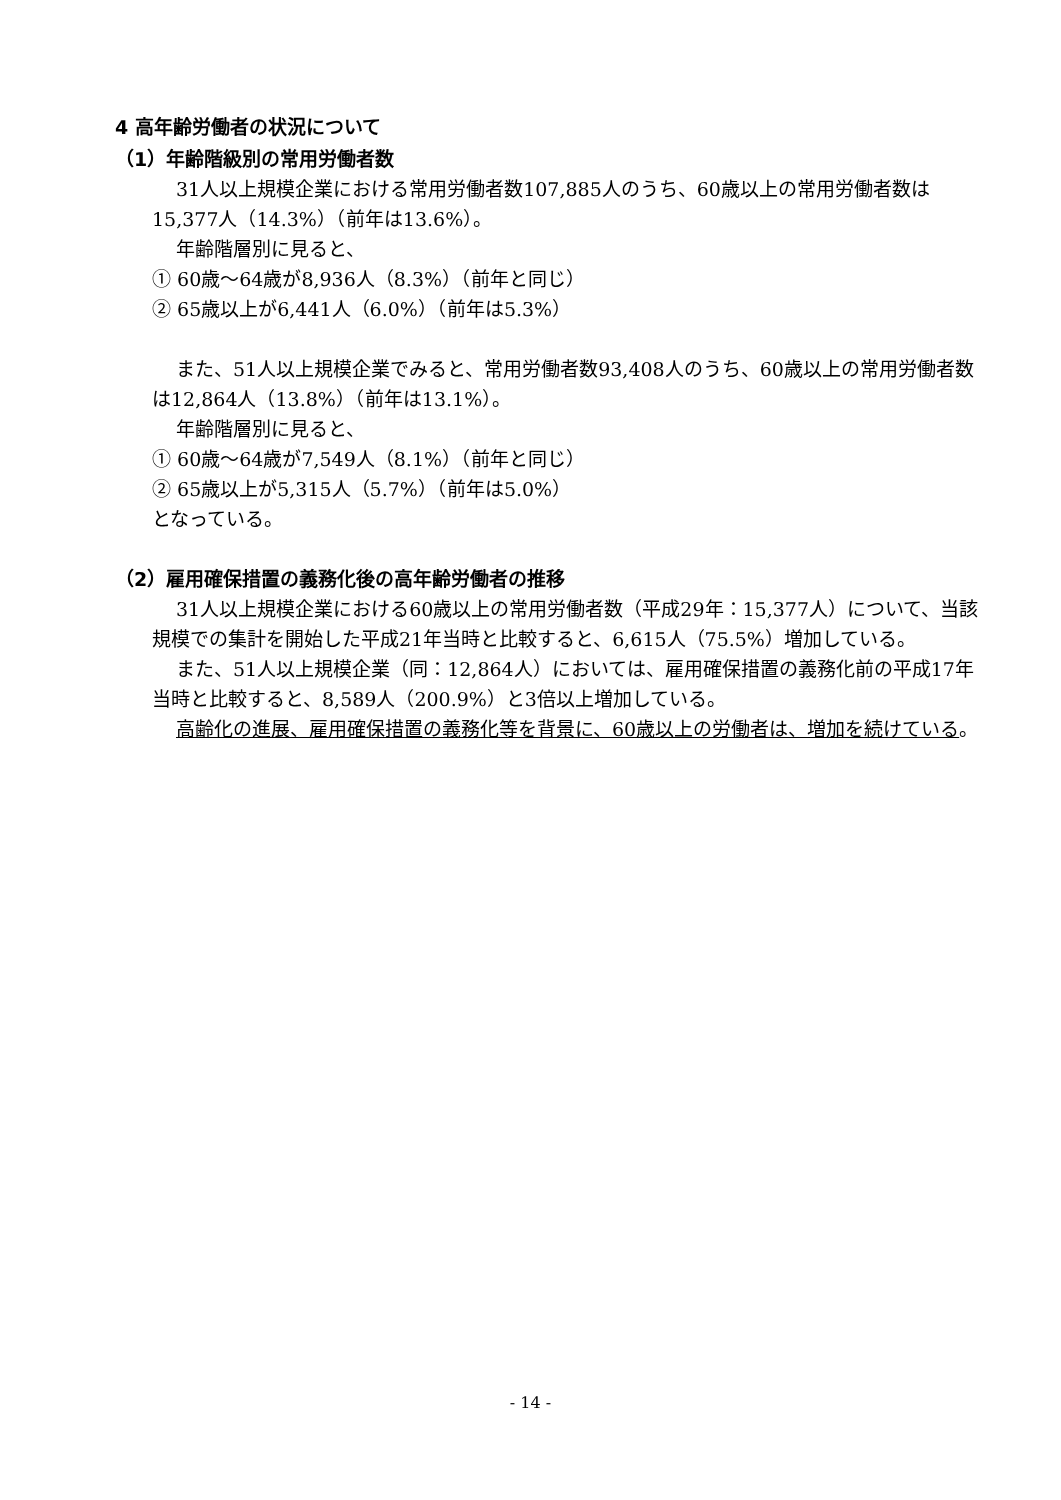4 高年齢労働者の状況について
（1）年齢階級別の常用労働者数
31人以上規模企業における常用労働者数107,885人のうち、60歳以上の常用労働者数は15,377人（14.3%）（前年は13.6%）。
年齢階層別に見ると、
① 60歳～64歳が8,936人（8.3%）（前年と同じ）
② 65歳以上が6,441人（6.0%）（前年は5.3%）
また、51人以上規模企業でみると、常用労働者数93,408人のうち、60歳以上の常用労働者数は12,864人（13.8%）（前年は13.1%）。
年齢階層別に見ると、
① 60歳～64歳が7,549人（8.1%）（前年と同じ）
② 65歳以上が5,315人（5.7%）（前年は5.0%）
となっている。
（2）雇用確保措置の義務化後の高年齢労働者の推移
31人以上規模企業における60歳以上の常用労働者数（平成29年：15,377人）について、当該規模での集計を開始した平成21年当時と比較すると、6,615人（75.5%）増加している。
また、51人以上規模企業（同：12,864人）においては、雇用確保措置の義務化前の平成17年当時と比較すると、8,589人（200.9%）と3倍以上増加している。
高齢化の進展、雇用確保措置の義務化等を背景に、60歳以上の労働者は、増加を続けている。
- 14 -